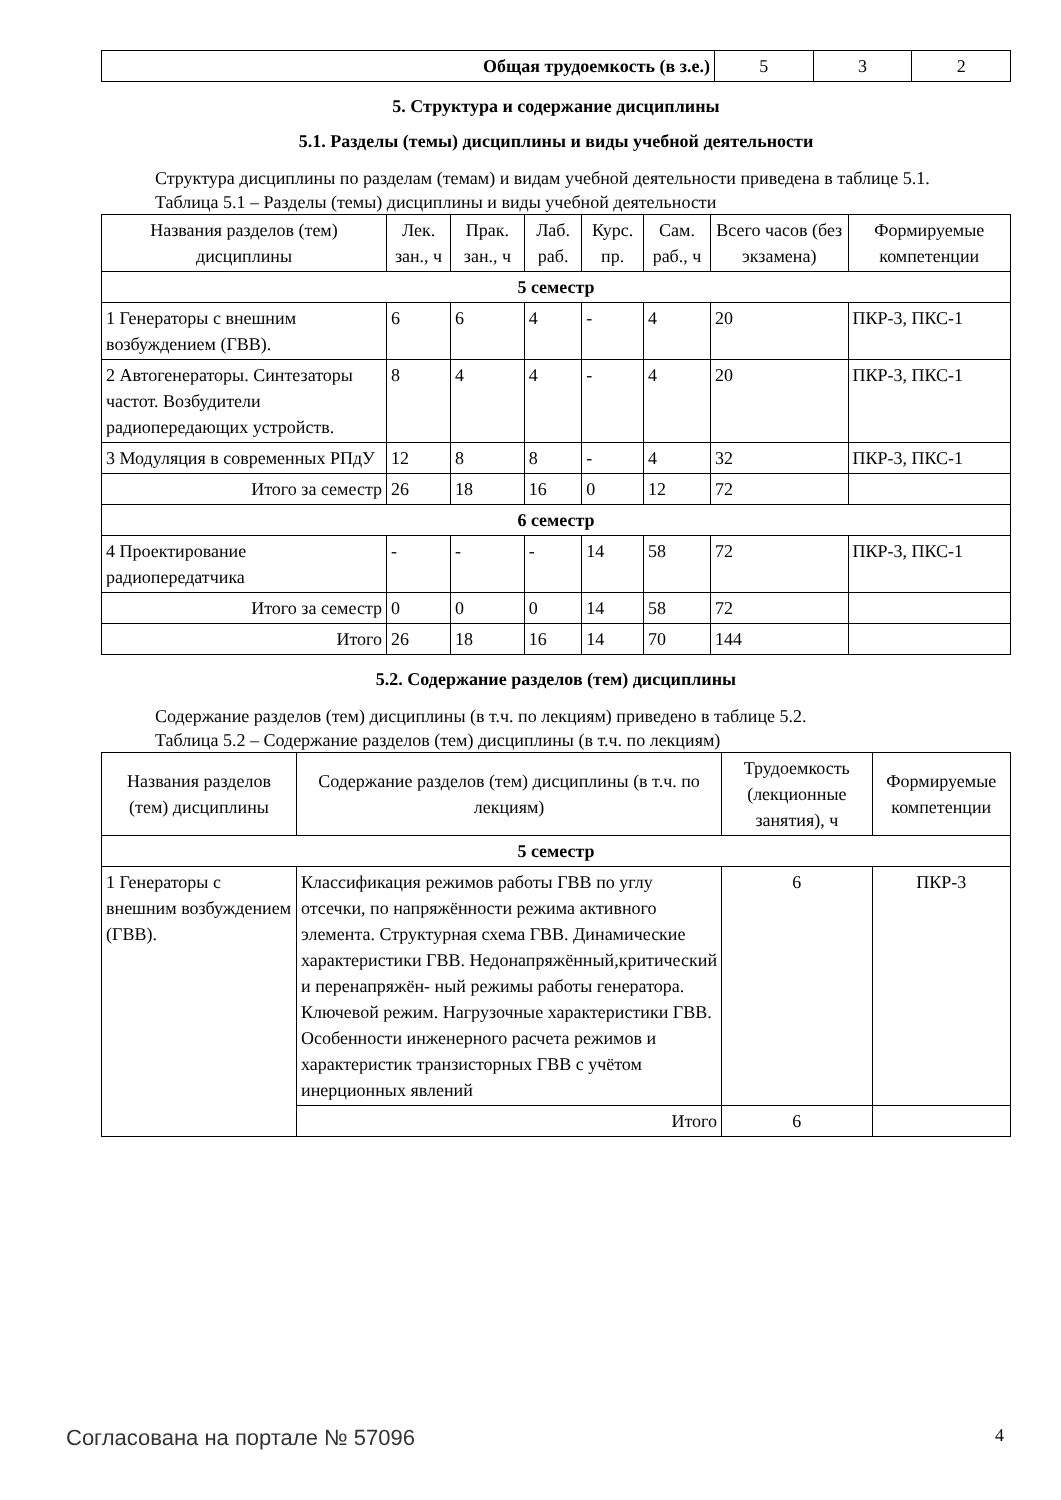| Общая трудоемкость (в з.е.) | 5 | 3 | 2 |
5. Структура и содержание дисциплины
5.1. Разделы (темы) дисциплины и виды учебной деятельности
Структура дисциплины по разделам (темам) и видам учебной деятельности приведена в таблице 5.1.
Таблица 5.1 – Разделы (темы) дисциплины и виды учебной деятельности
| Названия разделов (тем) дисциплины | Лек. зан., ч | Прак. зан., ч | Лаб. раб. | Курс. пр. | Сам. раб., ч | Всего часов (без экзамена) | Формируемые компетенции |
| --- | --- | --- | --- | --- | --- | --- | --- |
| 5 семестр | | | | | | | |
| 1 Генераторы с внешним возбуждением (ГВВ). | 6 | 6 | 4 | - | 4 | 20 | ПКР-3, ПКС-1 |
| 2 Автогенераторы. Синтезаторы частот. Возбудители радиопередающих устройств. | 8 | 4 | 4 | - | 4 | 20 | ПКР-3, ПКС-1 |
| 3 Модуляция в современных РПдУ | 12 | 8 | 8 | - | 4 | 32 | ПКР-3, ПКС-1 |
| Итого за семестр | 26 | 18 | 16 | 0 | 12 | 72 | |
| 6 семестр | | | | | | | |
| 4 Проектирование радиопередатчика | - | - | - | 14 | 58 | 72 | ПКР-3, ПКС-1 |
| Итого за семестр | 0 | 0 | 0 | 14 | 58 | 72 | |
| Итого | 26 | 18 | 16 | 14 | 70 | 144 | |
5.2. Содержание разделов (тем) дисциплины
Содержание разделов (тем) дисциплины (в т.ч. по лекциям) приведено в таблице 5.2.
Таблица 5.2 – Содержание разделов (тем) дисциплины (в т.ч. по лекциям)
| Названия разделов (тем) дисциплины | Содержание разделов (тем) дисциплины (в т.ч. по лекциям) | Трудоемкость (лекционные занятия), ч | Формируемые компетенции |
| --- | --- | --- | --- |
| 5 семестр | | | |
| 1 Генераторы с внешним возбуждением (ГВВ). | Классификация режимов работы ГВВ по углу отсечки, по напряжённости режима активного элемента. Структурная схема ГВВ. Динамические характеристики ГВВ. Недонапряжённый,критический и перенапряжён- ный режимы работы генератора. Ключевой режим. Нагрузочные характеристики ГВВ. Особенности инженерного расчета режимов и характеристик транзисторных ГВВ с учётом инерционных явлений | 6 | ПКР-3 |
| | Итого | 6 | |
Согласована на портале № 57096 4